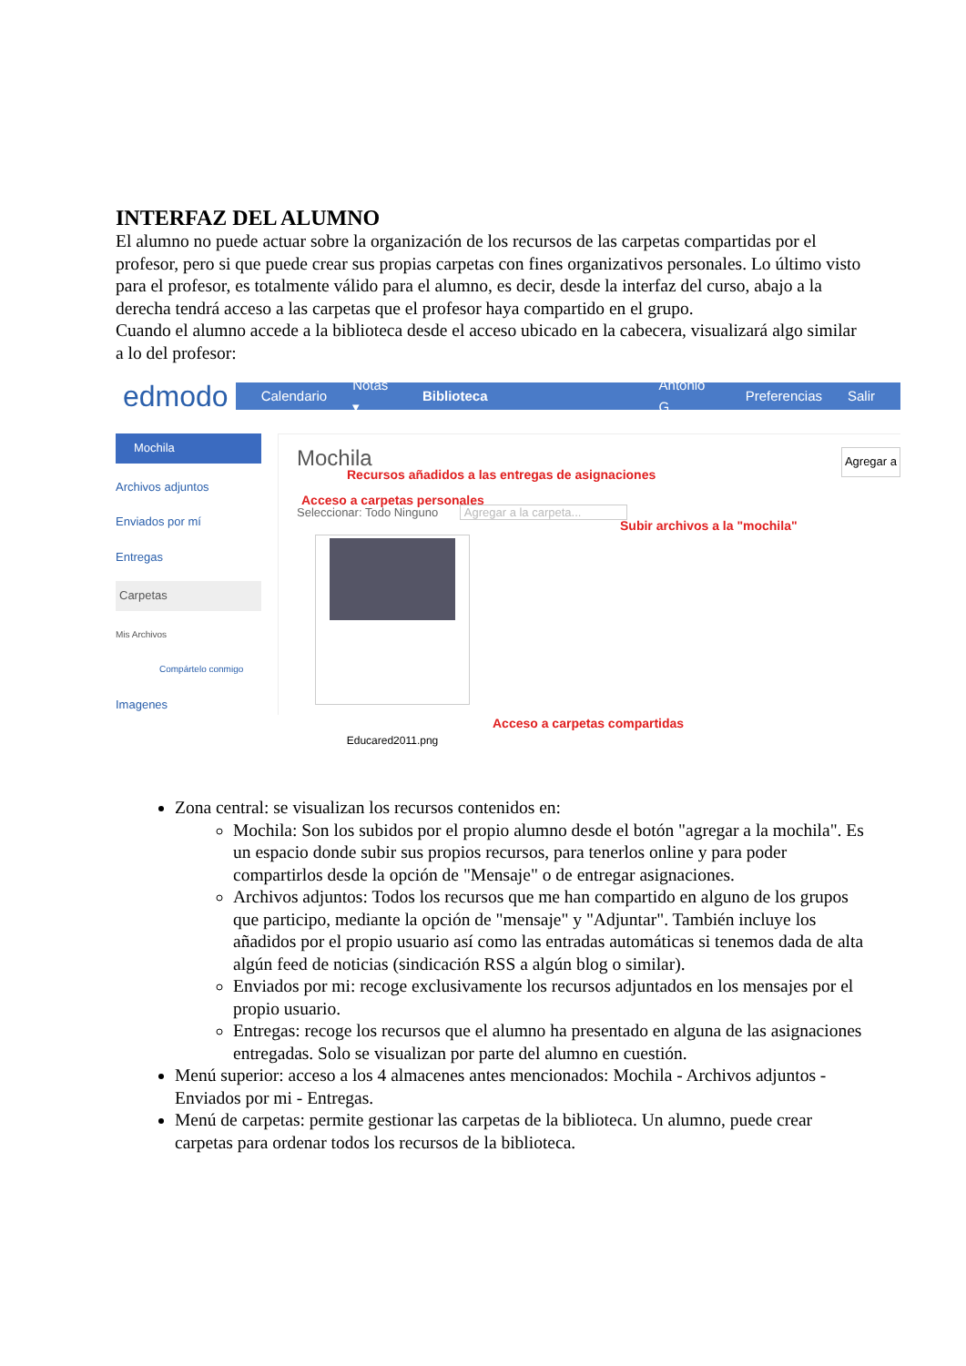INTERFAZ DEL ALUMNO
El alumno no puede actuar sobre la organización de los recursos de las carpetas compartidas por el profesor, pero si que puede crear sus propias carpetas con fines organizativos personales. Lo último visto para el profesor, es totalmente válido para el alumno, es decir, desde la interfaz del curso, abajo a la derecha tendrá acceso a las carpetas que el profesor haya compartido en el grupo.
Cuando el alumno accede a la biblioteca desde el acceso ubicado en la cabecera, visualizará algo similar a lo del profesor:
edmodo Calendario Notas ▾ Biblioteca Antonio G. Preferencias Salir
Mochila
Archivos adjuntos
Enviados por mí
Entregas
Carpetas
Mis Archivos
Compártelo conmigo
Imagenes
Mochila
Recursos añadidos a las entregas de asignaciones
Agregar a
Acceso a carpetas personales
Seleccionar: Todo Ninguno Agregar a la carpeta...
Subir archivos a la "mochila"
Educared2011.png
Acceso a carpetas compartidas
Zona central: se visualizan los recursos contenidos en:
Mochila: Son los subidos por el propio alumno desde el botón "agregar a la mochila". Es un espacio donde subir sus propios recursos, para tenerlos online y para poder compartirlos desde la opción de "Mensaje" o de entregar asignaciones.
Archivos adjuntos: Todos los recursos que me han compartido en alguno de los grupos que participo, mediante la opción de "mensaje" y "Adjuntar". También incluye los añadidos por el propio usuario así como las entradas automáticas si tenemos dada de alta algún feed de noticias (sindicación RSS a algún blog o similar).
Enviados por mi: recoge exclusivamente los recursos adjuntados en los mensajes por el propio usuario.
Entregas: recoge los recursos que el alumno ha presentado en alguna de las asignaciones entregadas. Solo se visualizan por parte del alumno en cuestión.
Menú superior: acceso a los 4 almacenes antes mencionados: Mochila - Archivos adjuntos - Enviados por mi - Entregas.
Menú de carpetas: permite gestionar las carpetas de la biblioteca. Un alumno, puede crear carpetas para ordenar todos los recursos de la biblioteca.